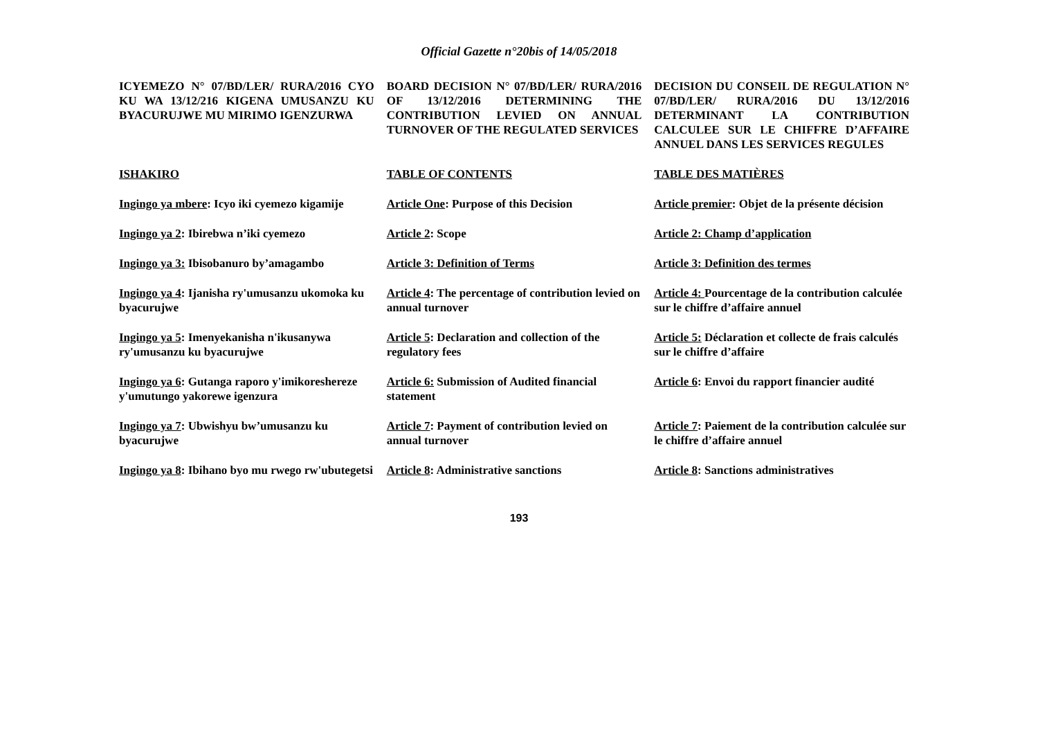Official Gazette n°20bis of 14/05/2018
| ICYEMEZO N° 07/BD/LER/ RURA/2016 CYO KU WA 13/12/216 KIGENA UMUSANZU KU BYACURUJWE MU MIRIMO IGENZURWA | BOARD DECISION N° 07/BD/LER/ RURA/2016 OF 13/12/2016 DETERMINING THE CONTRIBUTION LEVIED ON ANNUAL TURNOVER OF THE REGULATED SERVICES | DECISION DU CONSEIL DE REGULATION N° 07/BD/LER/ RURA/2016 DU 13/12/2016 DETERMINANT LA CONTRIBUTION CALCULEE SUR LE CHIFFRE D’AFFAIRE ANNUEL DANS LES SERVICES REGULES |
| ISHAKIRO | TABLE OF CONTENTS | TABLE DES MATIÈRES |
| Ingingo ya mbere : Icyo iki cyemezo kigamije | Article One : Purpose of this Decision | Article premier : Objet de la présente décision |
| Ingingo ya 2 : Ibirebwa n’iki cyemezo | Article 2 : Scope | Article 2: Champ d’application |
| Ingingo ya 3: Ibisobanuro by’amagambo | Article 3: Definition of Terms | Article 3: Definition des termes |
| Ingingo ya 4 : Ijanisha ry'umusanzu ukomoka ku byacurujwe | Article 4 : The percentage of contribution levied on annual turnover | Article 4: Pourcentage de la contribution calculée sur le chiffre d’affaire annuel |
| Ingingo ya 5 : Imenyekanisha n'ikusanywa ry'umusanzu ku byacurujwe | Article 5 : Declaration and collection of the regulatory fees | Article 5: Déclaration et collecte de frais calculés sur le chiffre d’affaire |
| Ingingo ya 6 : Gutanga raporo y'imikoreshereze y'umutungo yakorewe igenzura | Article 6: Submission of Audited financial statement | Article 6 : Envoi du rapport financier audité |
| Ingingo ya 7 : Ubwishyu bw’umusanzu ku byacurujwe | Article 7 : Payment of contribution levied on annual turnover | Article 7 : Paiement de la contribution calculée sur le chiffre d’affaire annuel |
| Ingingo ya 8 : Ibihano byo mu rwego rw'ubutegetsi | Article 8 : Administrative sanctions | Article 8 : Sanctions administratives |
193